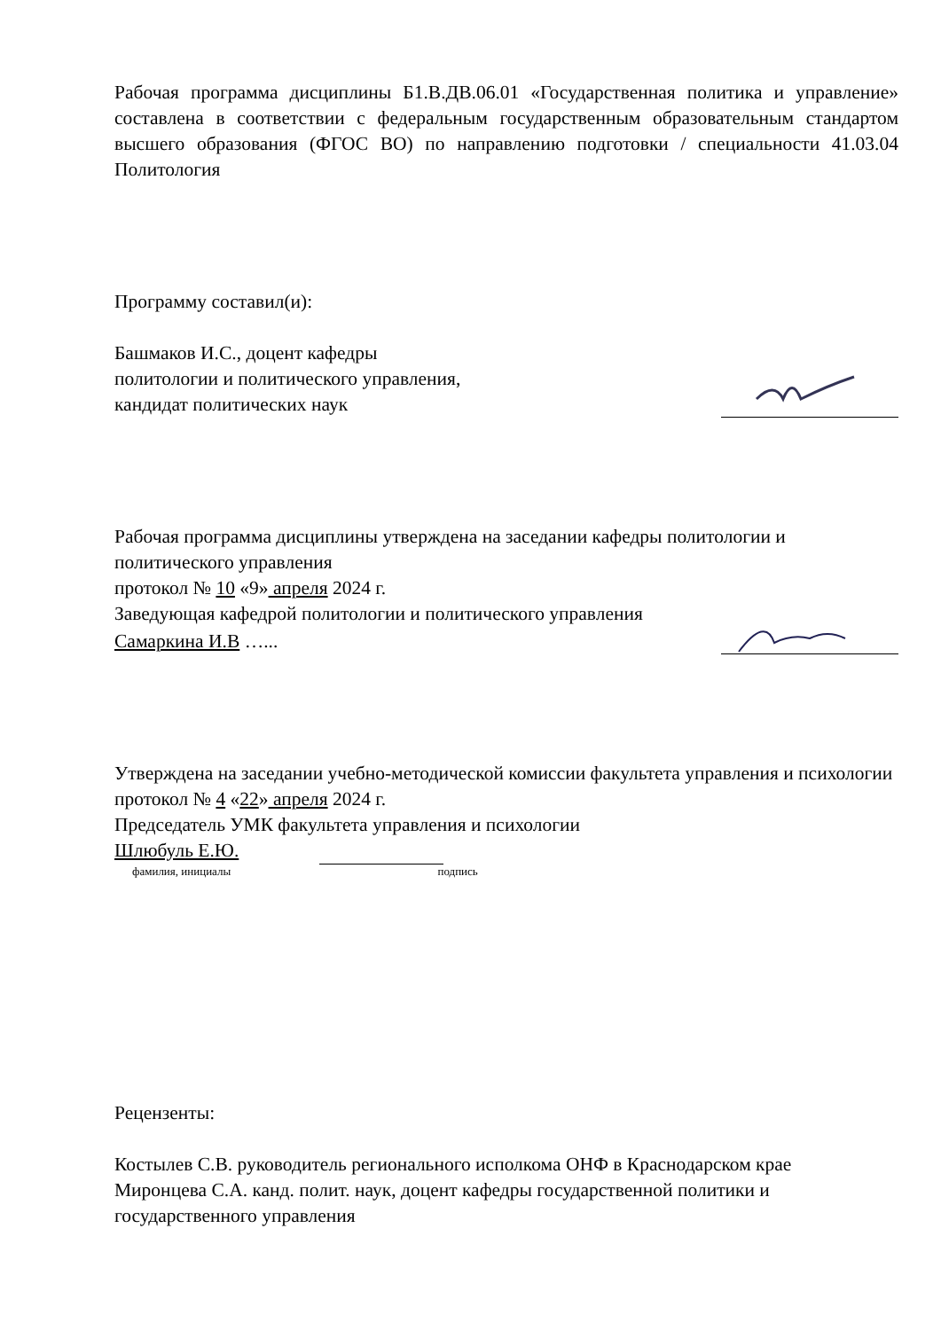Рабочая программа дисциплины Б1.В.ДВ.06.01 «Государственная политика и управление» составлена в соответствии с федеральным государственным образовательным стандартом высшего образования (ФГОС ВО) по направлению подготовки / специальности 41.03.04 Политология
Программу составил(и):
Башмаков И.С., доцент кафедры
политологии и политического управления,
кандидат политических наук
Рабочая программа дисциплины утверждена на заседании кафедры политологии и политического управления
протокол № 10 «9» апреля 2024 г.
Заведующая кафедрой политологии и политического управления
Самаркина И.В …...
Утверждена на заседании учебно-методической комиссии факультета управления и психологии
протокол № 4 «22» апреля 2024 г.
Председатель УМК факультета управления и психологии
Шлюбуль Е.Ю.
фамилия, инициалы подпись
Рецензенты:
Костылев С.В. руководитель регионального исполкома ОНФ в Краснодарском крае
Миронцева С.А. канд. полит. наук, доцент кафедры государственной политики и государственного управления